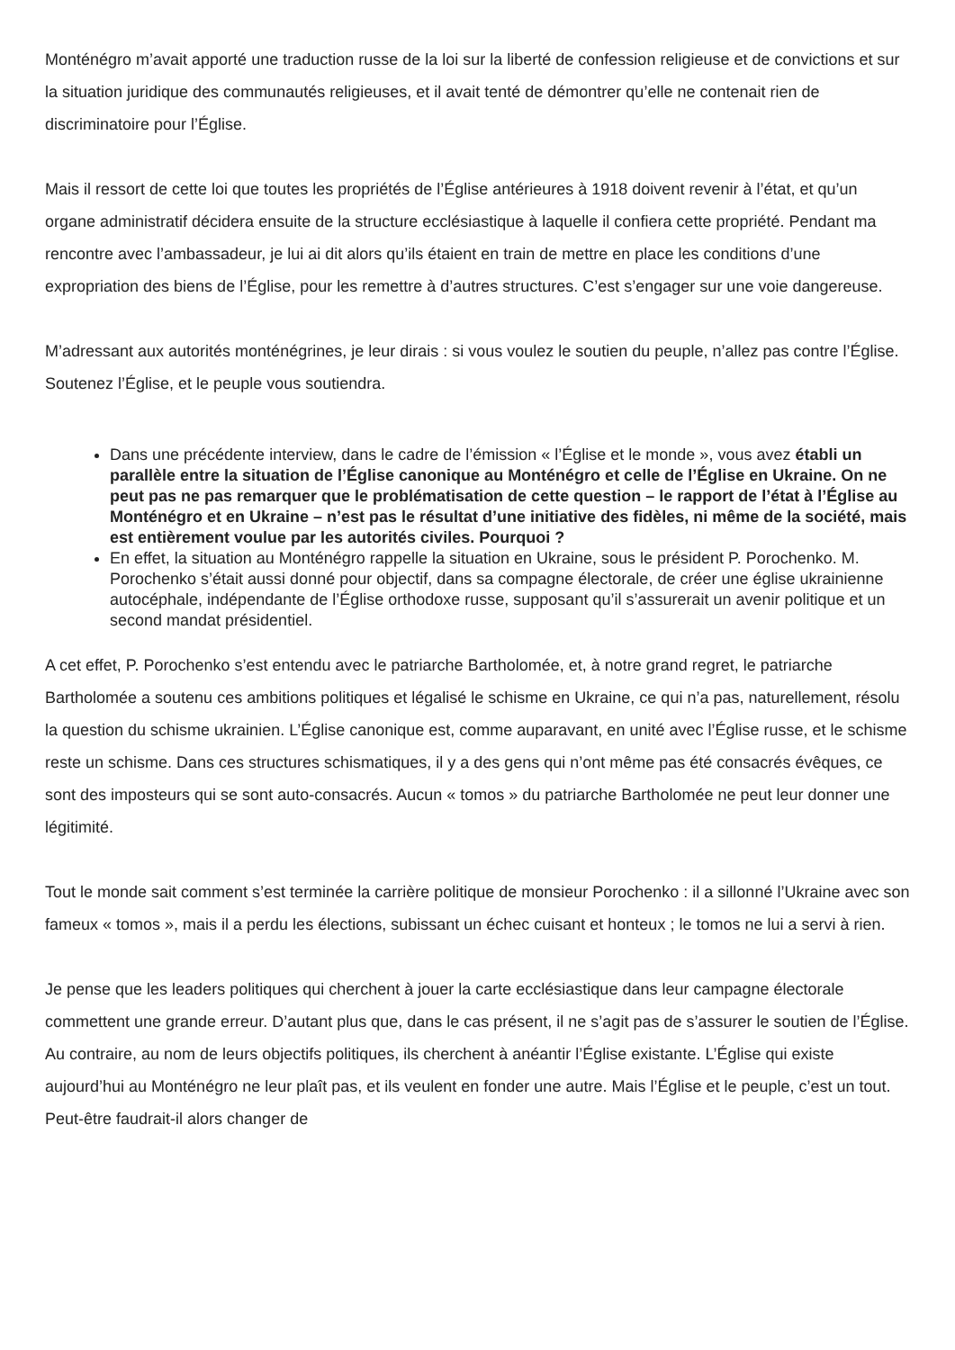Monténégro m’avait apporté une traduction russe de la loi sur la liberté de confession religieuse et de convictions et sur la situation juridique des communautés religieuses, et il avait tenté de démontrer qu’elle ne contenait rien de discriminatoire pour l’Église.
Mais il ressort de cette loi que toutes les propriétés de l’Église antérieures à 1918 doivent revenir à l’état, et qu’un organe administratif décidera ensuite de la structure ecclésiastique à laquelle il confiera cette propriété. Pendant ma rencontre avec l’ambassadeur, je lui ai dit alors qu’ils étaient en train de mettre en place les conditions d’une expropriation des biens de l’Église, pour les remettre à d’autres structures. C’est s’engager sur une voie dangereuse.
M’adressant aux autorités monténégrines, je leur dirais : si vous voulez le soutien du peuple, n’allez pas contre l’Église. Soutenez l’Église, et le peuple vous soutiendra.
Dans une précédente interview, dans le cadre de l’émission « l’Église et le monde », vous avez établi un parallèle entre la situation de l’Église canonique au Monténégro et celle de l’Église en Ukraine. On ne peut pas ne pas remarquer que le problématisation de cette question – le rapport de l’état à l’Église au Monténégro et en Ukraine – n’est pas le résultat d’une initiative des fidèles, ni même de la société, mais est entièrement voulue par les autorités civiles. Pourquoi ?
En effet, la situation au Monténégro rappelle la situation en Ukraine, sous le président P. Porochenko. M. Porochenko s’était aussi donné pour objectif, dans sa compagne électorale, de créer une église ukrainienne autocéphale, indépendante de l’Église orthodoxe russe, supposant qu’il s’assurerait un avenir politique et un second mandat présidentiel.
A cet effet, P. Porochenko s’est entendu avec le patriarche Bartholomée, et, à notre grand regret, le patriarche Bartholomée a soutenu ces ambitions politiques et légalisé le schisme en Ukraine, ce qui n’a pas, naturellement, résolu la question du schisme ukrainien. L’Église canonique est, comme auparavant, en unité avec l’Église russe, et le schisme reste un schisme. Dans ces structures schismatiques, il y a des gens qui n’ont même pas été consacrés évêques, ce sont des imposteurs qui se sont auto-consacrés. Aucun « tomos » du patriarche Bartholomée ne peut leur donner une légitimité.
Tout le monde sait comment s’est terminée la carrière politique de monsieur Porochenko : il a sillonné l’Ukraine avec son fameux « tomos », mais il a perdu les élections, subissant un échec cuisant et honteux ; le tomos ne lui a servi à rien.
Je pense que les leaders politiques qui cherchent à jouer la carte ecclésiastique dans leur campagne électorale commettent une grande erreur. D’autant plus que, dans le cas présent, il ne s’agit pas de s’assurer le soutien de l’Église. Au contraire, au nom de leurs objectifs politiques, ils cherchent à anéantir l’Église existante. L’Église qui existe aujourd’hui au Monténégro ne leur plaît pas, et ils veulent en fonder une autre. Mais l’Église et le peuple, c’est un tout. Peut-être faudrait-il alors changer de